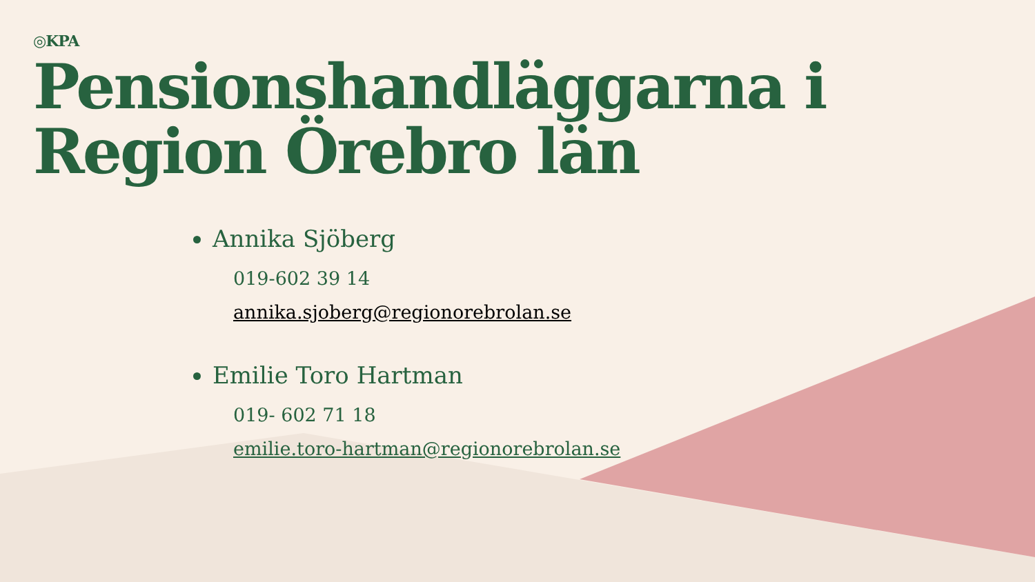◎KPA
Pensionshandläggarna i Region Örebro län
Annika Sjöberg
019-602 39 14
annika.sjoberg@regionorebrolan.se
Emilie Toro Hartman
019- 602 71 18
emilie.toro-hartman@regionorebrolan.se